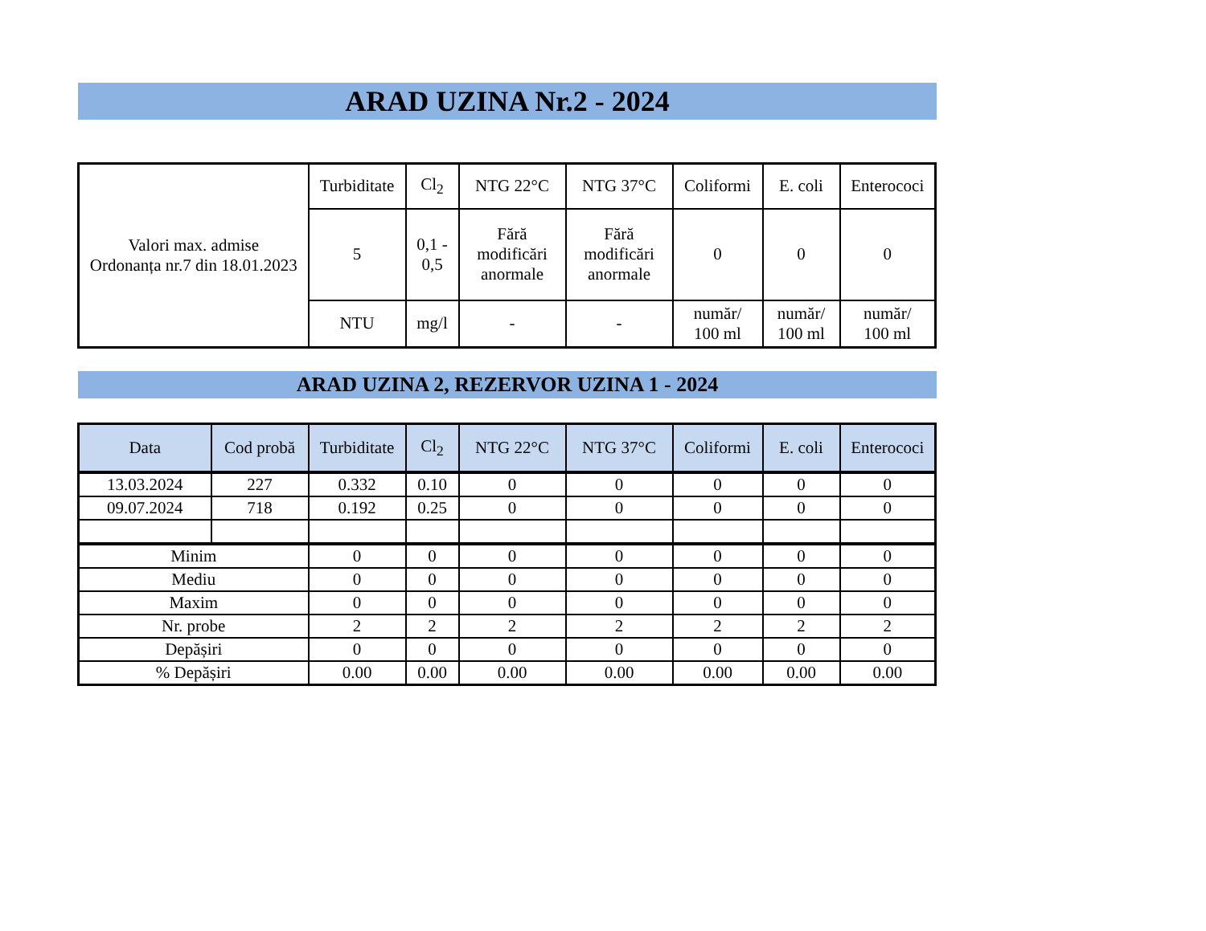ARAD UZINA Nr.2 - 2024
| Valori max. admise Ordonanța nr.7 din 18.01.2023 | Turbiditate | Cl<sub>2</sub> | NTG 22°C | NTG 37°C | Coliformi | E. coli | Enterococi |
| | 5 | 0,1 - 0,5 | Fără modificări anormale | Fără modificări anormale | 0 | 0 | 0 |
| | NTU | mg/l | - | - | număr/ 100 ml | număr/ 100 ml | număr/ 100 ml |
ARAD UZINA 2, REZERVOR UZINA 1 - 2024
| Data | Cod probă | Turbiditate | Cl<sub>2</sub> | NTG 22°C | NTG 37°C | Coliformi | E. coli | Enterococi |
| --- | --- | --- | --- | --- | --- | --- | --- | --- |
| 13.03.2024 | 227 | 0.332 | 0.10 | 0 | 0 | 0 | 0 | 0 |
| 09.07.2024 | 718 | 0.192 | 0.25 | 0 | 0 | 0 | 0 | 0 |
| Minim | | 0 | 0 | 0 | 0 | 0 | 0 | 0 |
| Mediu | | 0 | 0 | 0 | 0 | 0 | 0 | 0 |
| Maxim | | 0 | 0 | 0 | 0 | 0 | 0 | 0 |
| Nr. probe | | 2 | 2 | 2 | 2 | 2 | 2 | 2 |
| Depășiri | | 0 | 0 | 0 | 0 | 0 | 0 | 0 |
| % Depășiri | | 0.00 | 0.00 | 0.00 | 0.00 | 0.00 | 0.00 | 0.00 |